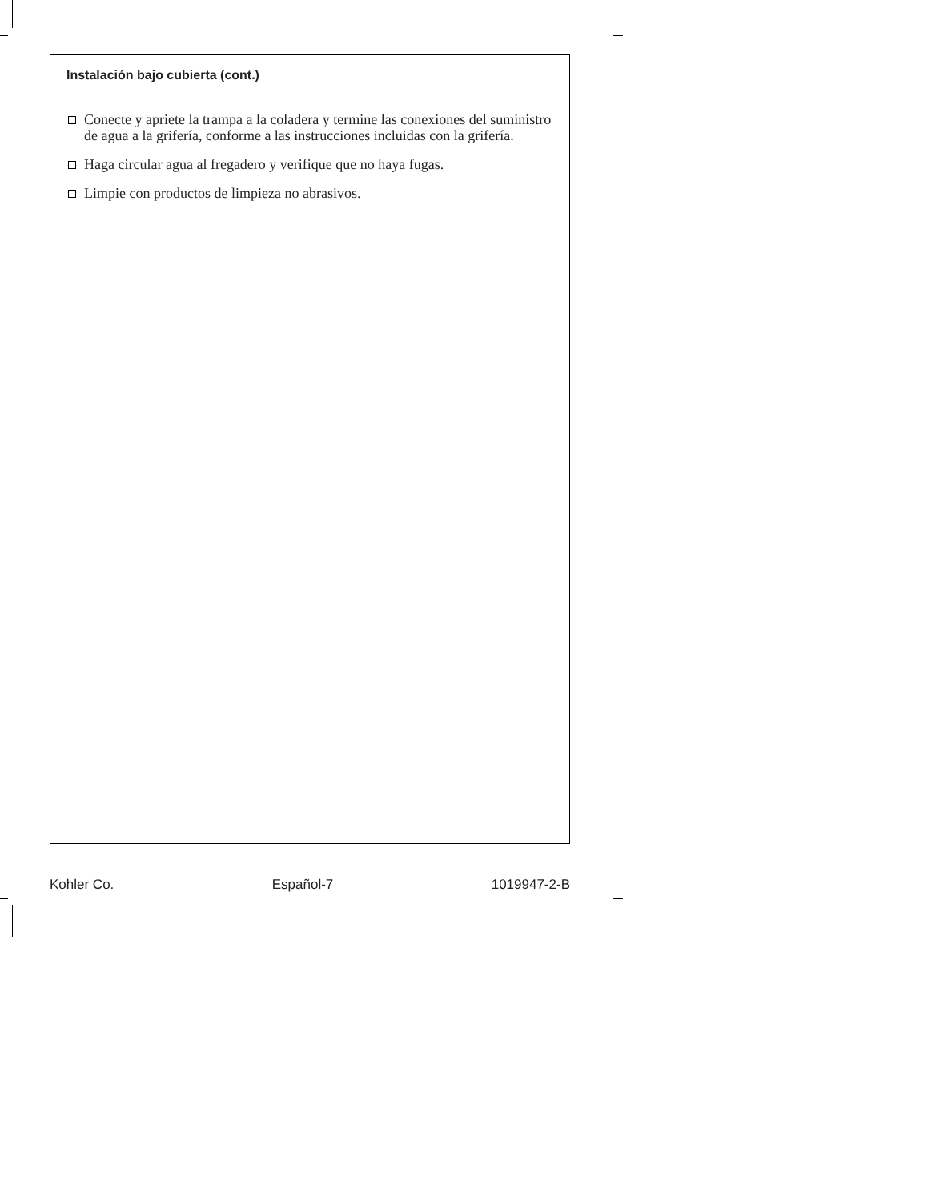Instalación bajo cubierta (cont.)
Conecte y apriete la trampa a la coladera y termine las conexiones del suministro de agua a la grifería, conforme a las instrucciones incluidas con la grifería.
Haga circular agua al fregadero y verifique que no haya fugas.
Limpie con productos de limpieza no abrasivos.
Kohler Co. Español-7 1019947-2-B